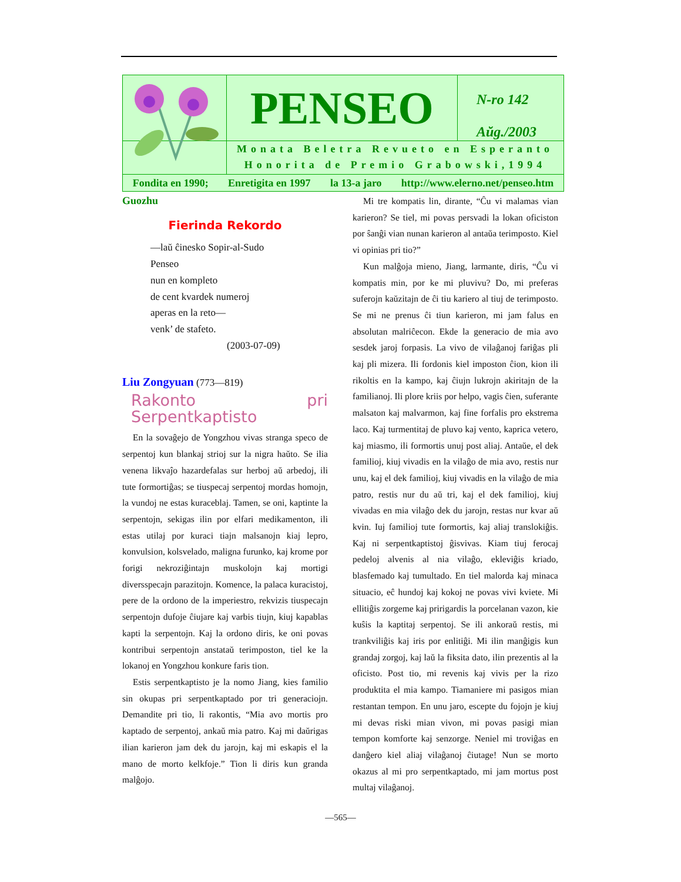PENSEO
N-ro 142
Aŭg./2003
Monata Beletra Revueto en Esperanto
Honorita de Premio Grabowski,1994
Fondita en 1990; Enretigita en 1997 la 13-a jaro http://www.elerno.net/penseo.htm
Guozhu
Fierinda Rekordo
—laŭ ĉinesko Sopir-al-Sudo
Penseo
nun en kompleto
de cent kvardek numeroj
aperas en la reto—
venk’ de stafeto.
(2003-07-09)
Liu Zongyuan (773—819)
Rakonto pri Serpentkaptisto
En la sovaĝejo de Yongzhou vivas stranga speco de serpentoj kun blankaj strioj sur la nigra haŭto. Se ilia venena likvaĵo hazardefalas sur herboj aŭ arbedoj, ili tute formortiĝas; se tiuspecaj serpentoj mordas homojn, la vundoj ne estas kuraceblaj. Tamen, se oni, kaptinte la serpentojn, sekigas ilin por elfari medikamenton, ili estas utilaj por kuraci tiajn malsanojn kiaj lepro, konvulsion, kolsvelado, maligna furunko, kaj krome por forigi nekroziĝintajn muskolojn kaj mortigi diversspecajn parazitojn. Komence, la palaca kuracistoj, pere de la ordono de la imperiestro, rekvizis tiuspecajn serpentojn dufoje ĉiujare kaj varbis tiujn, kiuj kapablas kapti la serpentojn. Kaj la ordono diris, ke oni povas kontribui serpentojn anstataŭ terimposton, tiel ke la lokanoj en Yongzhou konkure faris tion.
Estis serpentkaptisto je la nomo Jiang, kies familio sin okupas pri serpentkaptado por tri generaciojn. Demandite pri tio, li rakontis, “Mia avo mortis pro kaptado de serpentoj, ankaŭ mia patro. Kaj mi daŭrigas ilian karieron jam dek du jarojn, kaj mi eskapis el la mano de morto kelkfoje.” Tion li diris kun granda malĝojo.
Mi tre kompatis lin, dirante, “Ĉu vi malamas vian karieron? Se tiel, mi povas persvadi la lokan oficiston por ŝanĝi vian nunan karieron al antaŭa terimposto. Kiel vi opinias pri tio?”
Kun malĝoja mieno, Jiang, larmante, diris, “Ĉu vi kompatis min, por ke mi pluvivu? Do, mi preferas suferojn kaŭzitajn de ĉi tiu kariero al tiuj de terimposto. Se mi ne prenus ĉi tiun karieron, mi jam falus en absolutan malriĉecon. Ekde la generacio de mia avo sesdek jaroj forpasis. La vivo de vilaĝanoj fariĝas pli kaj pli mizera. Ili fordonis kiel imposton ĉion, kion ili rikoltis en la kampo, kaj ĉiujn lukrojn akiritajn de la familianoj. Ili plore kriis por helpo, vagis ĉien, suferante malsaton kaj malvarmon, kaj fine forfalis pro ekstrema laco. Kaj turmentitaj de pluvo kaj vento, kaprica vetero, kaj miasmo, ili formortis unuj post aliaj. Antaŭe, el dek familioj, kiuj vivadis en la vilaĝo de mia avo, restis nur unu, kaj el dek familioj, kiuj vivadis en la vilaĝo de mia patro, restis nur du aŭ tri, kaj el dek familioj, kiuj vivadas en mia vilaĝo dek du jarojn, restas nur kvar aŭ kvin. Iuj familioj tute formortis, kaj aliaj translokiĝis. Kaj ni serpentkaptistoj ĝisvivas. Kiam tiuj ferocaj pedeloj alvenis al nia vilaĝo, ekleviĝis kriado, blasfemado kaj tumultado. En tiel malorda kaj minaca situacio, eĉ hundoj kaj kokoj ne povas vivi kviete. Mi ellitiĝis zorgeme kaj pririgardis la porcelanan vazon, kie kuŝis la kaptitaj serpentoj. Se ili ankoraŭ restis, mi trankviliĝis kaj iris por enlitiĝi. Mi ilin manĝigis kun grandaj zorgoj, kaj laŭ la fiksita dato, ilin prezentis al la oficisto. Post tio, mi revenis kaj vivis per la rizo produktita el mia kampo. Tiamaniere mi pasigos mian restantan tempon. En unu jaro, escepte du fojojn je kiuj mi devas riski mian vivon, mi povas pasigi mian tempon komforte kaj senzorge. Neniel mi troviĝas en danĝero kiel aliaj vilaĝanoj ĉiutage! Nun se morto okazus al mi pro serpentkaptado, mi jam mortus post multaj vilaĝanoj.
—565—